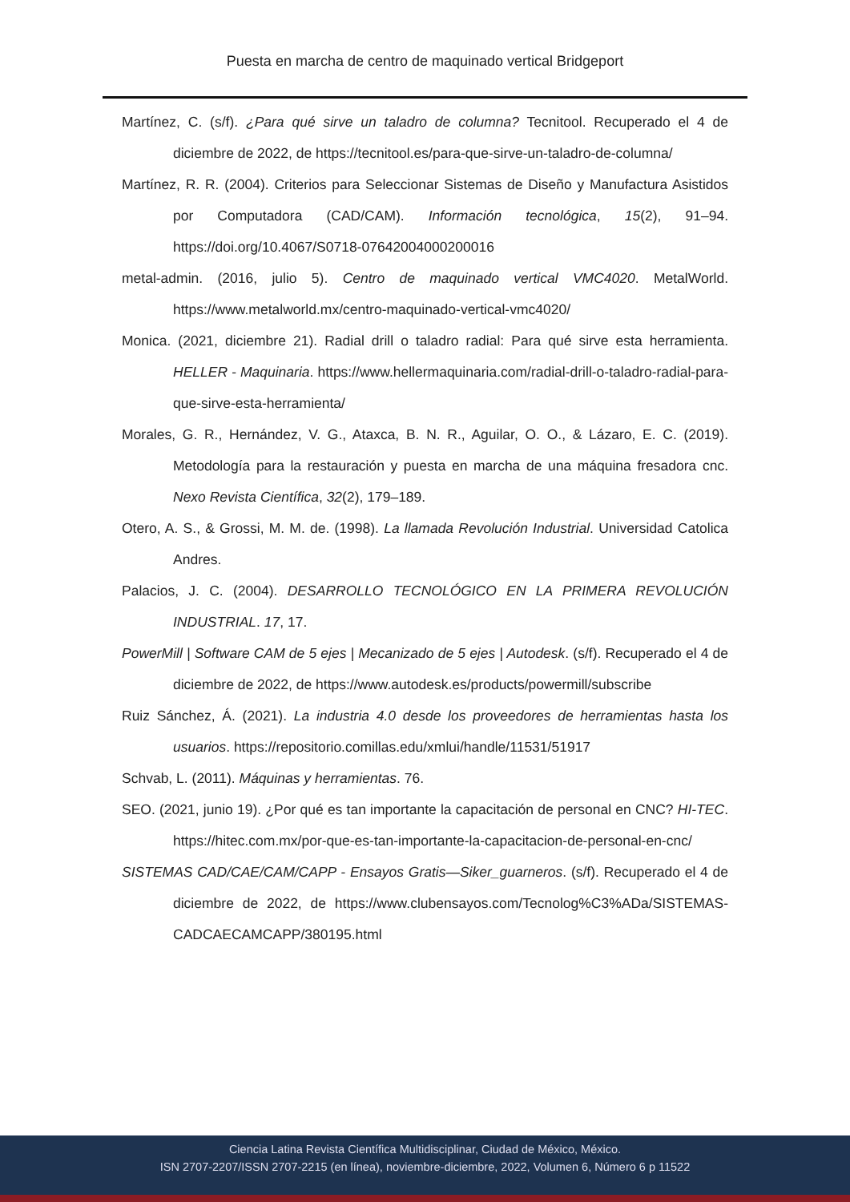Puesta en marcha de centro de maquinado vertical Bridgeport
Martínez, C. (s/f). ¿Para qué sirve un taladro de columna? Tecnitool. Recuperado el 4 de diciembre de 2022, de https://tecnitool.es/para-que-sirve-un-taladro-de-columna/
Martínez, R. R. (2004). Criterios para Seleccionar Sistemas de Diseño y Manufactura Asistidos por Computadora (CAD/CAM). Información tecnológica, 15(2), 91–94. https://doi.org/10.4067/S0718-07642004000200016
metal-admin. (2016, julio 5). Centro de maquinado vertical VMC4020. MetalWorld. https://www.metalworld.mx/centro-maquinado-vertical-vmc4020/
Monica. (2021, diciembre 21). Radial drill o taladro radial: Para qué sirve esta herramienta. HELLER - Maquinaria. https://www.hellermaquinaria.com/radial-drill-o-taladro-radial-para-que-sirve-esta-herramienta/
Morales, G. R., Hernández, V. G., Ataxca, B. N. R., Aguilar, O. O., & Lázaro, E. C. (2019). Metodología para la restauración y puesta en marcha de una máquina fresadora cnc. Nexo Revista Científica, 32(2), 179–189.
Otero, A. S., & Grossi, M. M. de. (1998). La llamada Revolución Industrial. Universidad Catolica Andres.
Palacios, J. C. (2004). DESARROLLO TECNOLÓGICO EN LA PRIMERA REVOLUCIÓN INDUSTRIAL. 17, 17.
PowerMill | Software CAM de 5 ejes | Mecanizado de 5 ejes | Autodesk. (s/f). Recuperado el 4 de diciembre de 2022, de https://www.autodesk.es/products/powermill/subscribe
Ruiz Sánchez, Á. (2021). La industria 4.0 desde los proveedores de herramientas hasta los usuarios. https://repositorio.comillas.edu/xmlui/handle/11531/51917
Schvab, L. (2011). Máquinas y herramientas. 76.
SEO. (2021, junio 19). ¿Por qué es tan importante la capacitación de personal en CNC? HI-TEC. https://hitec.com.mx/por-que-es-tan-importante-la-capacitacion-de-personal-en-cnc/
SISTEMAS CAD/CAE/CAM/CAPP - Ensayos Gratis—Siker_guarneros. (s/f). Recuperado el 4 de diciembre de 2022, de https://www.clubensayos.com/Tecnolog%C3%ADa/SISTEMAS-CADCAECAMCAPP/380195.html
Ciencia Latina Revista Científica Multidisciplinar, Ciudad de México, México.
ISN 2707-2207/ISSN 2707-2215 (en línea), noviembre-diciembre, 2022, Volumen 6, Número 6 p 11522